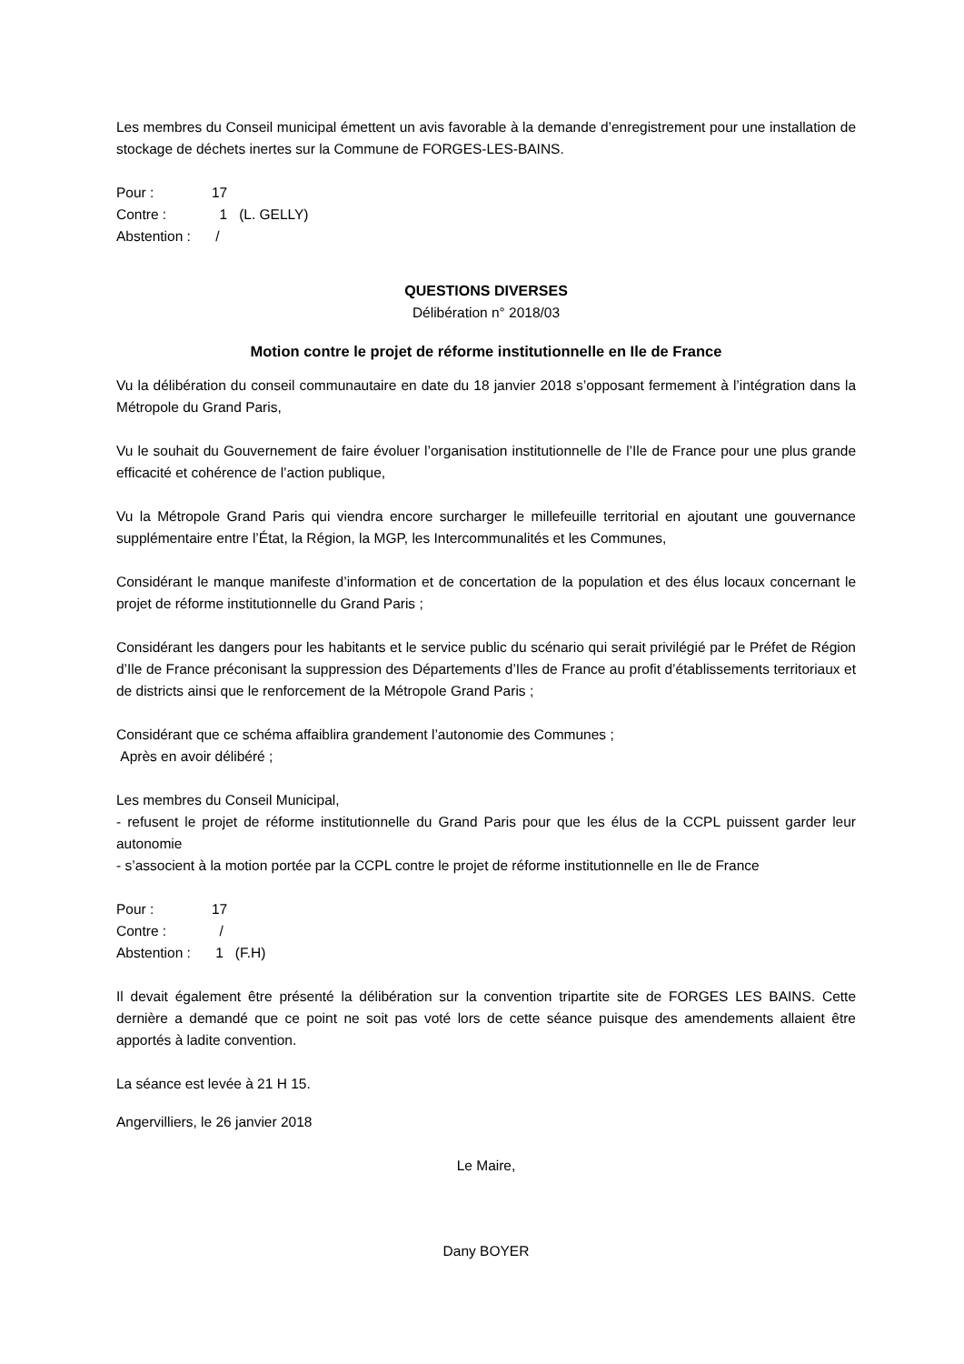Les membres du Conseil municipal émettent un avis favorable à la demande d’enregistrement pour une installation de stockage de déchets inertes sur la Commune de FORGES-LES-BAINS.
Pour : 17
Contre : 1 (L. GELLY)
Abstention : /
QUESTIONS DIVERSES
Délibération n° 2018/03
Motion contre le projet de réforme institutionnelle en Ile de France
Vu la délibération du conseil communautaire en date du 18 janvier 2018 s’opposant fermement à l’intégration dans la Métropole du Grand Paris,
Vu le souhait du Gouvernement de faire évoluer l’organisation institutionnelle de l’Ile de France pour une plus grande efficacité et cohérence de l’action publique,
Vu la Métropole Grand Paris qui viendra encore surcharger le millefeuille territorial en ajoutant une gouvernance supplémentaire entre l’État, la Région, la MGP, les Intercommunalités et les Communes,
Considérant le manque manifeste d’information et de concertation de la population et des élus locaux concernant le projet de réforme institutionnelle du Grand Paris ;
Considérant les dangers pour les habitants et le service public du scénario qui serait privilégié par le Préfet de Région d’Ile de France préconisant la suppression des Départements d’Iles de France au profit d’établissements territoriaux et de districts ainsi que le renforcement de la Métropole Grand Paris ;
Considérant que ce schéma affaiblira grandement l’autonomie des Communes ;
Après en avoir délibéré ;
Les membres du Conseil Municipal,
- refusent le projet de réforme institutionnelle du Grand Paris pour que les élus de la CCPL puissent garder leur autonomie
- s’associent à la motion portée par la CCPL contre le projet de réforme institutionnelle en Ile de France
Pour : 17
Contre : /
Abstention : 1 (F.H)
Il devait également être présenté la délibération sur la convention tripartite site de FORGES LES BAINS. Cette dernière a demandé que ce point ne soit pas voté lors de cette séance puisque des amendements allaient être apportés à ladite convention.
La séance est levée à 21 H 15.
Angervilliers, le 26 janvier 2018
Le Maire,
Dany BOYER